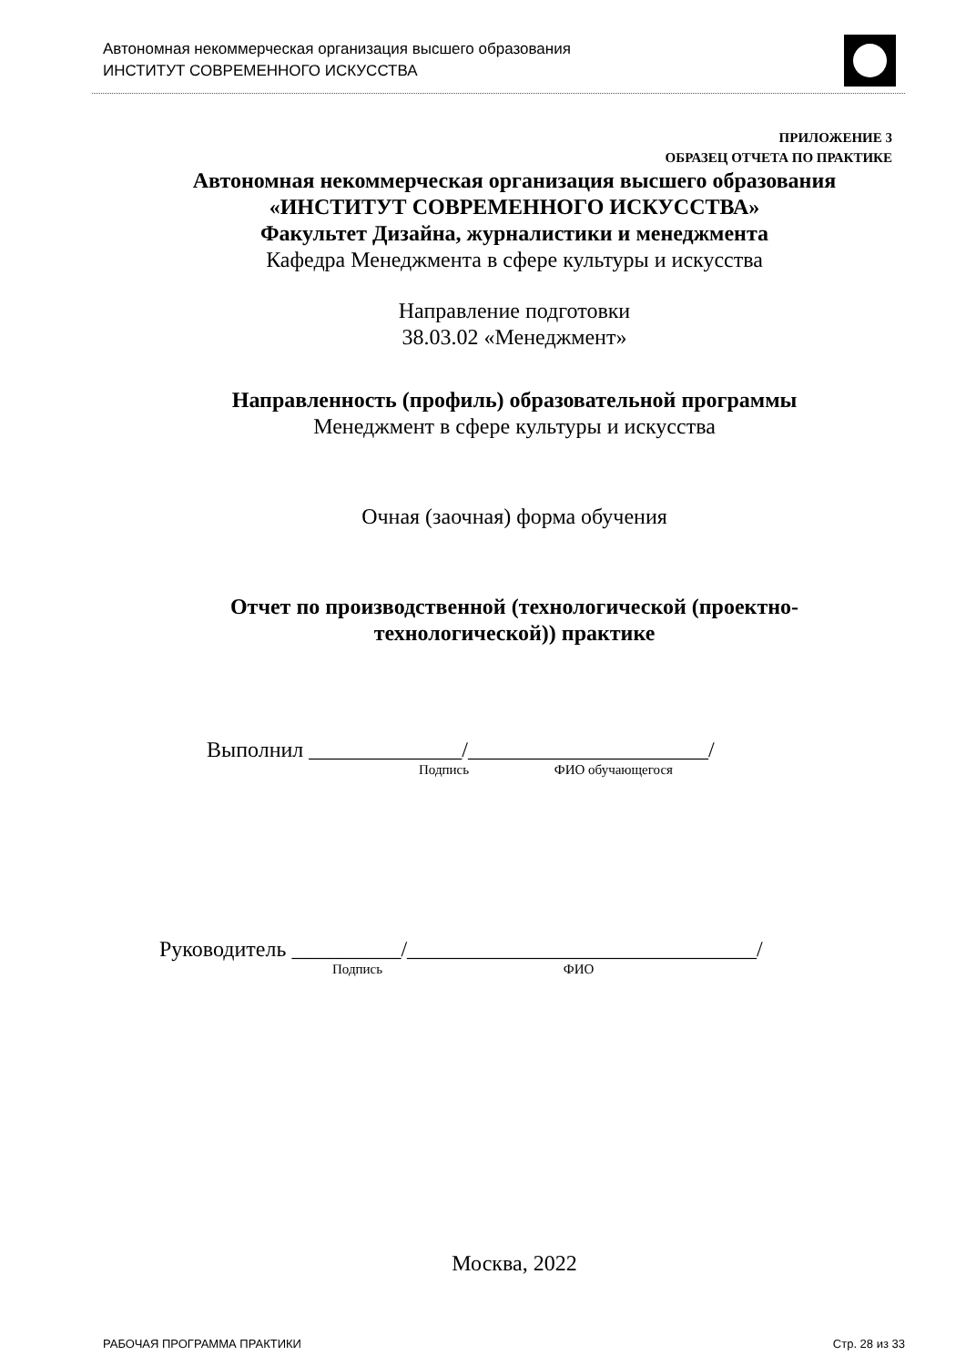Автономная некоммерческая организация высшего образования
ИНСТИТУТ СОВРЕМЕННОГО ИСКУССТВА
ПРИЛОЖЕНИЕ 3
ОБРАЗЕЦ ОТЧЕТА ПО ПРАКТИКЕ
Автономная некоммерческая организация высшего образования
«ИНСТИТУТ СОВРЕМЕННОГО ИСКУССТВА»
Факультет Дизайна, журналистики и менеджмента
Кафедра Менеджмента в сфере культуры и искусства
Направление подготовки
38.03.02 «Менеджмент»
Направленность (профиль) образовательной программы
Менеджмент в сфере культуры и искусства
Очная (заочная) форма обучения
Отчет по производственной (технологической (проектно-
технологической)) практике
Выполнил ______________/______________________/
Подпись ФИО обучающегося
Руководитель __________/________________________________/
Подпись ФИО
Москва, 2022
РАБОЧАЯ ПРОГРАММА ПРАКТИКИ Стр. 28 из 33